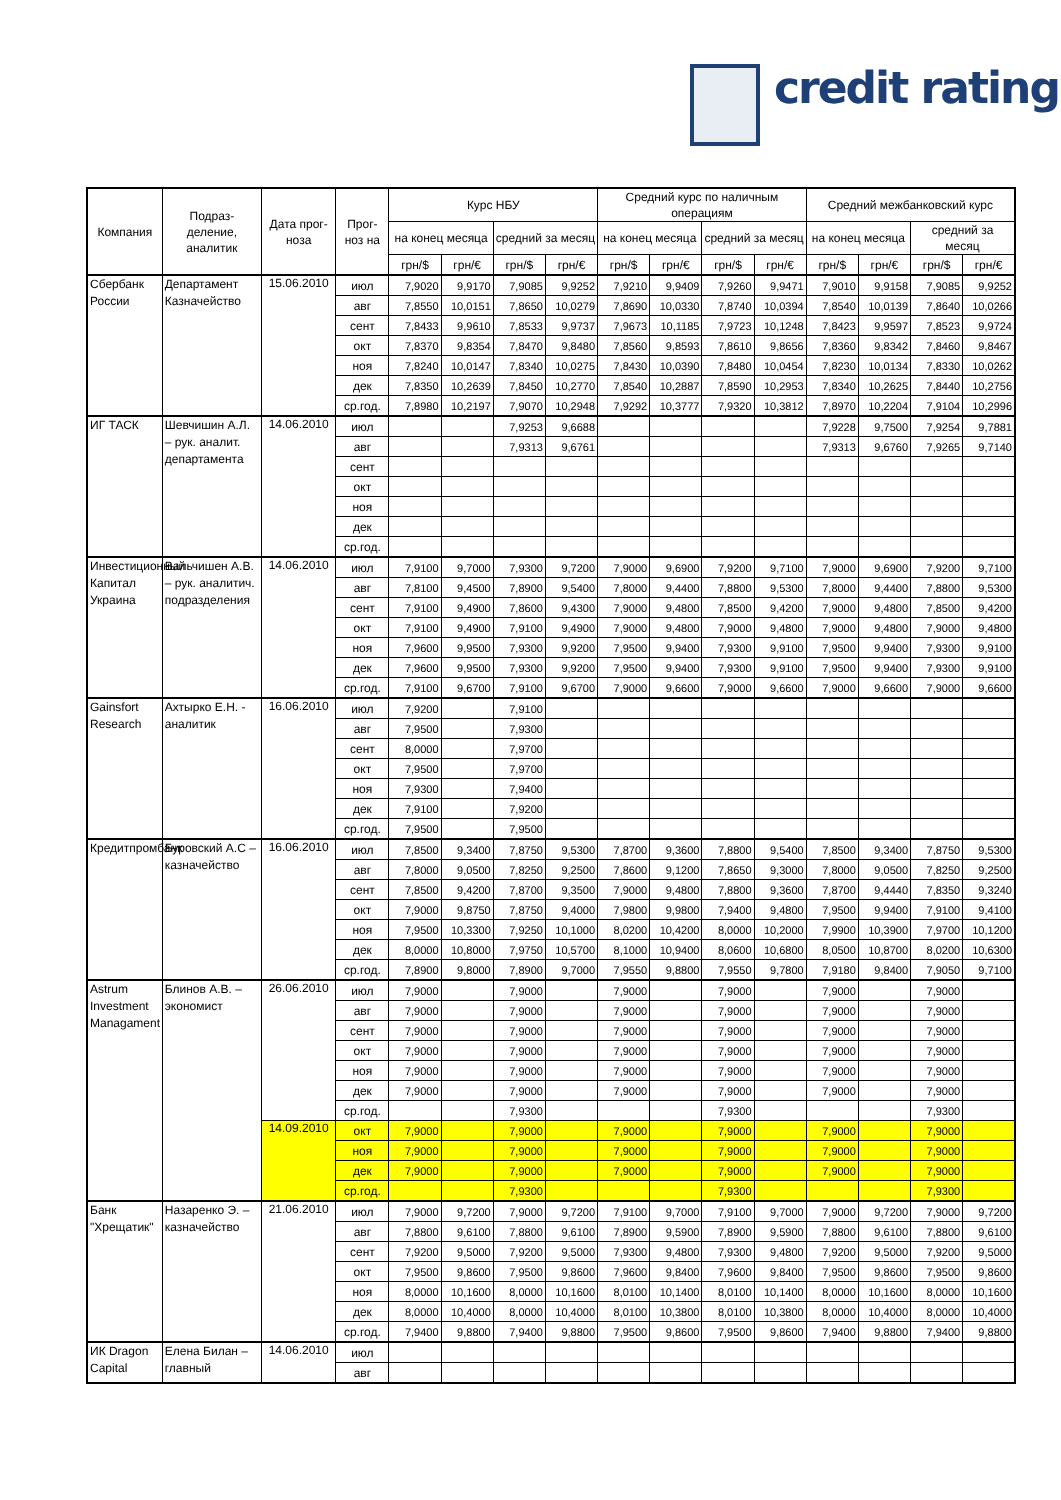credit rating
| Компания | Подраз-деление, аналитик | Дата прог-ноза | Прог-ноз на | Курс НБУ | | | | Средний курс по наличным операциям | | | | Средний межбанковский курс | | | |
| --- | --- | --- | --- | --- | --- | --- | --- | --- | --- | --- | --- | --- | --- | --- | --- |
| | | | | на конец месяца | | средний за месяц | | на конец месяца | | средний за месяц | | на конец месяца | | средний за месяц | |
| | | | | грн/$ | грн/€ | грн/$ | грн/€ | грн/$ | грн/€ | грн/$ | грн/€ | грн/$ | грн/€ | грн/$ | грн/€ |
| Сбербанк России | Департамент Казначейство | 15.06.2010 | июл | 7,9020 | 9,9170 | 7,9085 | 9,9252 | 7,9210 | 9,9409 | 7,9260 | 9,9471 | 7,9010 | 9,9158 | 7,9085 | 9,9252 |
| | | | авг | 7,8550 | 10,0151 | 7,8650 | 10,0279 | 7,8690 | 10,0330 | 7,8740 | 10,0394 | 7,8540 | 10,0139 | 7,8640 | 10,0266 |
| | | | сент | 7,8433 | 9,9610 | 7,8533 | 9,9737 | 7,9673 | 10,1185 | 7,9723 | 10,1248 | 7,8423 | 9,9597 | 7,8523 | 9,9724 |
| | | | окт | 7,8370 | 9,8354 | 7,8470 | 9,8480 | 7,8560 | 9,8593 | 7,8610 | 9,8656 | 7,8360 | 9,8342 | 7,8460 | 9,8467 |
| | | | ноя | 7,8240 | 10,0147 | 7,8340 | 10,0275 | 7,8430 | 10,0390 | 7,8480 | 10,0454 | 7,8230 | 10,0134 | 7,8330 | 10,0262 |
| | | | дек | 7,8350 | 10,2639 | 7,8450 | 10,2770 | 7,8540 | 10,2887 | 7,8590 | 10,2953 | 7,8340 | 10,2625 | 7,8440 | 10,2756 |
| | | | ср.год. | 7,8980 | 10,2197 | 7,9070 | 10,2948 | 7,9292 | 10,3777 | 7,9320 | 10,3812 | 7,8970 | 10,2204 | 7,9104 | 10,2996 |
| ИГ ТАСК | Шевчишин А.Л. – рук. аналит. департамента | 14.06.2010 | июл | | | 7,9253 | 9,6688 | | | | | 7,9228 | 9,7500 | 7,9254 | 9,7881 |
| | | | авг | | | 7,9313 | 9,6761 | | | | | 7,9313 | 9,6760 | 7,9265 | 9,7140 |
| | | | сент | | | | | | | | | | | | |
| | | | окт | | | | | | | | | | | | |
| | | | ноя | | | | | | | | | | | | |
| | | | дек | | | | | | | | | | | | |
| | | | ср.год. | | | | | | | | | | | | |
| Инвестиционный Капитал Украина | Вальчишен А.В. – рук. аналитич. подразделения | 14.06.2010 | июл | 7,9100 | 9,7000 | 7,9300 | 9,7200 | 7,9000 | 9,6900 | 7,9200 | 9,7100 | 7,9000 | 9,6900 | 7,9200 | 9,7100 |
| | | | авг | 7,8100 | 9,4500 | 7,8900 | 9,5400 | 7,8000 | 9,4400 | 7,8800 | 9,5300 | 7,8000 | 9,4400 | 7,8800 | 9,5300 |
| | | | сент | 7,9100 | 9,4900 | 7,8600 | 9,4300 | 7,9000 | 9,4800 | 7,8500 | 9,4200 | 7,9000 | 9,4800 | 7,8500 | 9,4200 |
| | | | окт | 7,9100 | 9,4900 | 7,9100 | 9,4900 | 7,9000 | 9,4800 | 7,9000 | 9,4800 | 7,9000 | 9,4800 | 7,9000 | 9,4800 |
| | | | ноя | 7,9600 | 9,9500 | 7,9300 | 9,9200 | 7,9500 | 9,9400 | 7,9300 | 9,9100 | 7,9500 | 9,9400 | 7,9300 | 9,9100 |
| | | | дек | 7,9600 | 9,9500 | 7,9300 | 9,9200 | 7,9500 | 9,9400 | 7,9300 | 9,9100 | 7,9500 | 9,9400 | 7,9300 | 9,9100 |
| | | | ср.год. | 7,9100 | 9,6700 | 7,9100 | 9,6700 | 7,9000 | 9,6600 | 7,9000 | 9,6600 | 7,9000 | 9,6600 | 7,9000 | 9,6600 |
| Gainsfort Research | Ахтырко Е.Н. - аналитик | 16.06.2010 | июл | 7,9200 | | 7,9100 | | | | | | | | | |
| | | | авг | 7,9500 | | 7,9300 | | | | | | | | | |
| | | | сент | 8,0000 | | 7,9700 | | | | | | | | | |
| | | | окт | 7,9500 | | 7,9700 | | | | | | | | | |
| | | | ноя | 7,9300 | | 7,9400 | | | | | | | | | |
| | | | дек | 7,9100 | | 7,9200 | | | | | | | | | |
| | | | ср.год. | 7,9500 | | 7,9500 | | | | | | | | | |
| Кредитпромбанк | Буровский А.С – казначейство | 16.06.2010 | июл | 7,8500 | 9,3400 | 7,8750 | 9,5300 | 7,8700 | 9,3600 | 7,8800 | 9,5400 | 7,8500 | 9,3400 | 7,8750 | 9,5300 |
| | | | авг | 7,8000 | 9,0500 | 7,8250 | 9,2500 | 7,8600 | 9,1200 | 7,8650 | 9,3000 | 7,8000 | 9,0500 | 7,8250 | 9,2500 |
| | | | сент | 7,8500 | 9,4200 | 7,8700 | 9,3500 | 7,9000 | 9,4800 | 7,8800 | 9,3600 | 7,8700 | 9,4440 | 7,8350 | 9,3240 |
| | | | окт | 7,9000 | 9,8750 | 7,8750 | 9,4000 | 7,9800 | 9,9800 | 7,9400 | 9,4800 | 7,9500 | 9,9400 | 7,9100 | 9,4100 |
| | | | ноя | 7,9500 | 10,3300 | 7,9250 | 10,1000 | 8,0200 | 10,4200 | 8,0000 | 10,2000 | 7,9900 | 10,3900 | 7,9700 | 10,1200 |
| | | | дек | 8,0000 | 10,8000 | 7,9750 | 10,5700 | 8,1000 | 10,9400 | 8,0600 | 10,6800 | 8,0500 | 10,8700 | 8,0200 | 10,6300 |
| | | | ср.год. | 7,8900 | 9,8000 | 7,8900 | 9,7000 | 7,9550 | 9,8800 | 7,9550 | 9,7800 | 7,9180 | 9,8400 | 7,9050 | 9,7100 |
| Astrum Investment Managament | Блинов А.В. – экономист | 26.06.2010 | июл | 7,9000 | | 7,9000 | | 7,9000 | | 7,9000 | | 7,9000 | | 7,9000 | |
| | | | авг | 7,9000 | | 7,9000 | | 7,9000 | | 7,9000 | | 7,9000 | | 7,9000 | |
| | | | сент | 7,9000 | | 7,9000 | | 7,9000 | | 7,9000 | | 7,9000 | | 7,9000 | |
| | | | окт | 7,9000 | | 7,9000 | | 7,9000 | | 7,9000 | | 7,9000 | | 7,9000 | |
| | | | ноя | 7,9000 | | 7,9000 | | 7,9000 | | 7,9000 | | 7,9000 | | 7,9000 | |
| | | | дек | 7,9000 | | 7,9000 | | 7,9000 | | 7,9000 | | 7,9000 | | 7,9000 | |
| | | | ср.год. | | | 7,9300 | | | | 7,9300 | | | | 7,9300 | |
| | | 14.09.2010 | окт | 7,9000 | | 7,9000 | | 7,9000 | | 7,9000 | | 7,9000 | | 7,9000 | |
| | | | ноя | 7,9000 | | 7,9000 | | 7,9000 | | 7,9000 | | 7,9000 | | 7,9000 | |
| | | | дек | 7,9000 | | 7,9000 | | 7,9000 | | 7,9000 | | 7,9000 | | 7,9000 | |
| | | | ср.год. | | | 7,9300 | | | | 7,9300 | | | | 7,9300 | |
| Банк "Хрещатик" | Назаренко Э. – казначейство | 21.06.2010 | июл | 7,9000 | 9,7200 | 7,9000 | 9,7200 | 7,9100 | 9,7000 | 7,9100 | 9,7000 | 7,9000 | 9,7200 | 7,9000 | 9,7200 |
| | | | авг | 7,8800 | 9,6100 | 7,8800 | 9,6100 | 7,8900 | 9,5900 | 7,8900 | 9,5900 | 7,8800 | 9,6100 | 7,8800 | 9,6100 |
| | | | сент | 7,9200 | 9,5000 | 7,9200 | 9,5000 | 7,9300 | 9,4800 | 7,9300 | 9,4800 | 7,9200 | 9,5000 | 7,9200 | 9,5000 |
| | | | окт | 7,9500 | 9,8600 | 7,9500 | 9,8600 | 7,9600 | 9,8400 | 7,9600 | 9,8400 | 7,9500 | 9,8600 | 7,9500 | 9,8600 |
| | | | ноя | 8,0000 | 10,1600 | 8,0000 | 10,1600 | 8,0100 | 10,1400 | 8,0100 | 10,1400 | 8,0000 | 10,1600 | 8,0000 | 10,1600 |
| | | | дек | 8,0000 | 10,4000 | 8,0000 | 10,4000 | 8,0100 | 10,3800 | 8,0100 | 10,3800 | 8,0000 | 10,4000 | 8,0000 | 10,4000 |
| | | | ср.год. | 7,9400 | 9,8800 | 7,9400 | 9,8800 | 7,9500 | 9,8600 | 7,9500 | 9,8600 | 7,9400 | 9,8800 | 7,9400 | 9,8800 |
| ИК Dragon Capital | Елена Билан – главный | 14.06.2010 | июл | | | | | | | | | | | | |
| | | | авг | | | | | | | | | | | | |